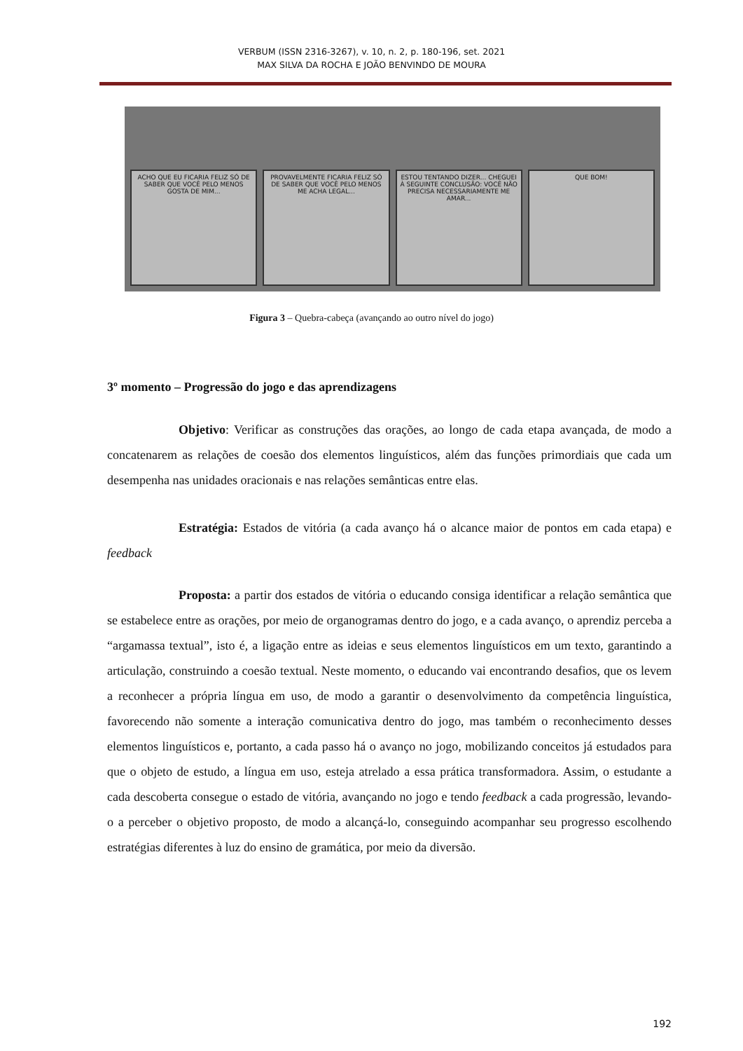VERBUM (ISSN 2316-3267), v. 10, n. 2, p. 180-196, set. 2021
MAX SILVA DA ROCHA E JOÃO BENVINDO DE MOURA
ACHO QUE EU FICARIA FELIZ SÓ DE SABER QUE VOCÊ PELO MENOS GOSTA DE MIM...
PROVAVELMENTE FICARIA FELIZ SÓ DE SABER QUE VOCÊ PELO MENOS ME ACHA LEGAL...
ESTOU TENTANDO DIZER... CHEGUEI À SEGUINTE CONCLUSÃO: VOCÊ NÃO PRECISA NECESSARIAMENTE ME AMAR...
QUE BOM!
Figura 3 – Quebra-cabeça (avançando ao outro nível do jogo)
3º momento – Progressão do jogo e das aprendizagens
Objetivo: Verificar as construções das orações, ao longo de cada etapa avançada, de modo a concatenarem as relações de coesão dos elementos linguísticos, além das funções primordiais que cada um desempenha nas unidades oracionais e nas relações semânticas entre elas.
Estratégia: Estados de vitória (a cada avanço há o alcance maior de pontos em cada etapa) e feedback
Proposta: a partir dos estados de vitória o educando consiga identificar a relação semântica que se estabelece entre as orações, por meio de organogramas dentro do jogo, e a cada avanço, o aprendiz perceba a “argamassa textual”, isto é, a ligação entre as ideias e seus elementos linguísticos em um texto, garantindo a articulação, construindo a coesão textual. Neste momento, o educando vai encontrando desafios, que os levem a reconhecer a própria língua em uso, de modo a garantir o desenvolvimento da competência linguística, favorecendo não somente a interação comunicativa dentro do jogo, mas também o reconhecimento desses elementos linguísticos e, portanto, a cada passo há o avanço no jogo, mobilizando conceitos já estudados para que o objeto de estudo, a língua em uso, esteja atrelado a essa prática transformadora. Assim, o estudante a cada descoberta consegue o estado de vitória, avançando no jogo e tendo feedback a cada progressão, levando-o a perceber o objetivo proposto, de modo a alcançá-lo, conseguindo acompanhar seu progresso escolhendo estratégias diferentes à luz do ensino de gramática, por meio da diversão.
192